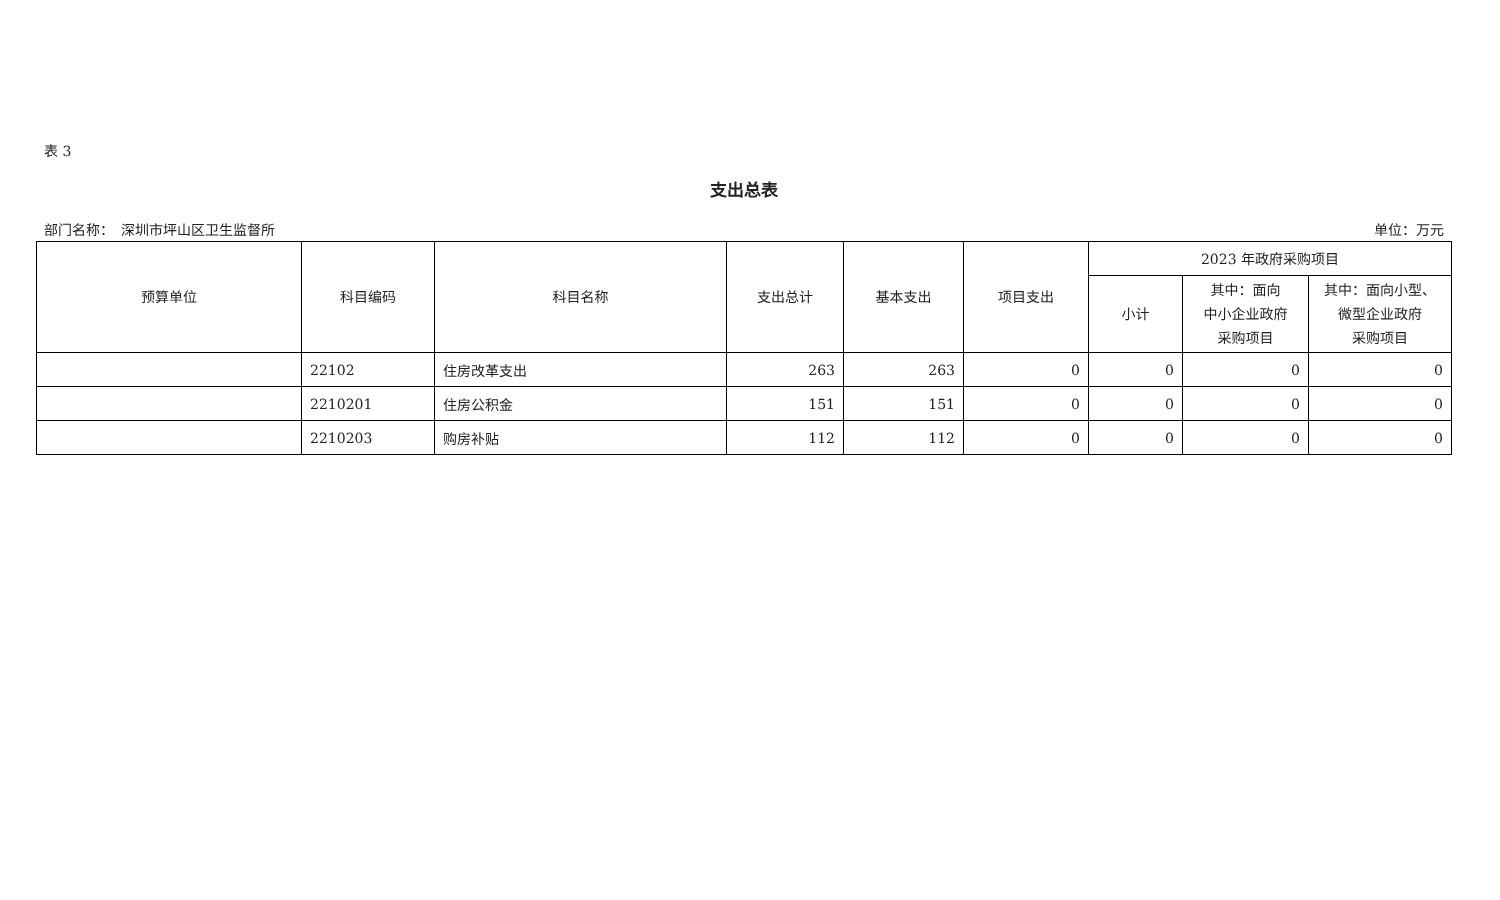表 3
支出总表
部门名称：　深圳市坪山区卫生监督所 单位：万元
| 预算单位 | 科目编码 | 科目名称 | 支出总计 | 基本支出 | 项目支出 | 2023 年政府采购项目 | | |
| --- | --- | --- | --- | --- | --- | --- | --- | --- |
| | | | | | | 小计 | 其中：面向 中小企业政府 采购项目 | 其中：面向小型、 微型企业政府 采购项目 |
| | 22102 | 住房改革支出 | 263 | 263 | 0 | 0 | 0 | 0 |
| | 2210201 | 住房公积金 | 151 | 151 | 0 | 0 | 0 | 0 |
| | 2210203 | 购房补贴 | 112 | 112 | 0 | 0 | 0 | 0 |